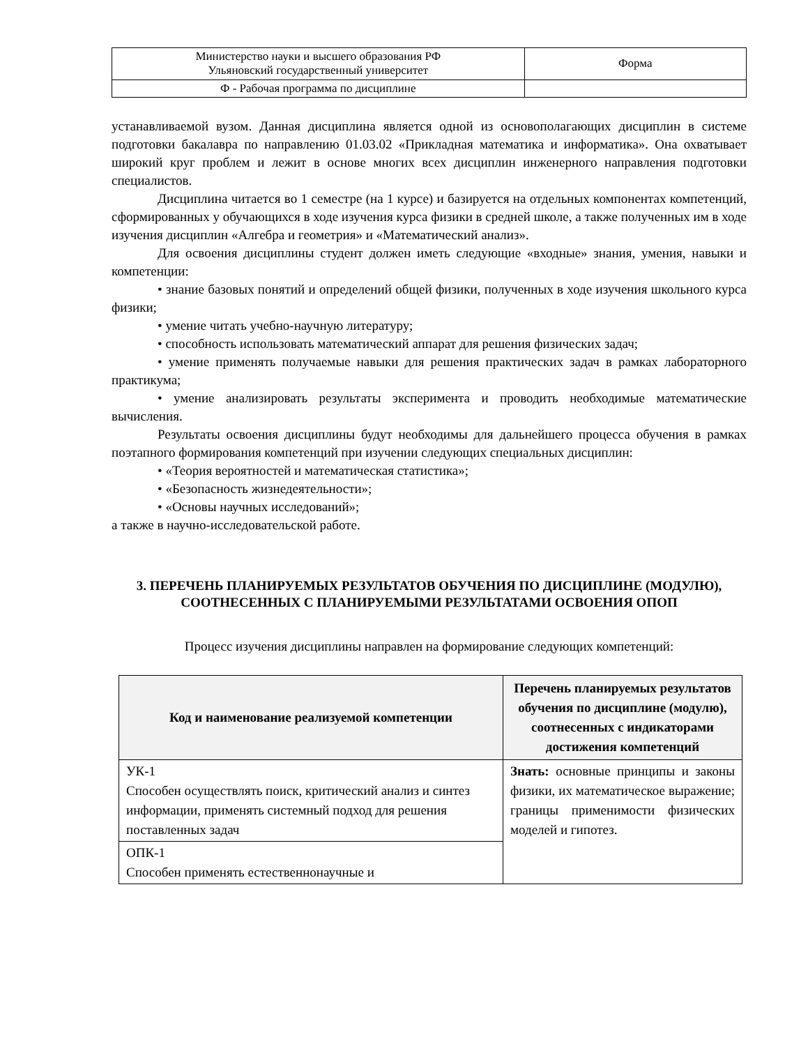| Министерство науки и высшего образования РФ Ульяновский государственный университет | Форма |
| Ф - Рабочая программа по дисциплине | |
устанавливаемой вузом. Данная дисциплина является одной из основополагающих дисциплин в системе подготовки бакалавра по направлению 01.03.02 «Прикладная математика и информатика». Она охватывает широкий круг проблем и лежит в основе многих всех дисциплин инженерного направления подготовки специалистов.
Дисциплина читается во 1 семестре (на 1 курсе) и базируется на отдельных компонентах компетенций, сформированных у обучающихся в ходе изучения курса физики в средней школе, а также полученных им в ходе изучения дисциплин «Алгебра и геометрия» и «Математический анализ».
Для освоения дисциплины студент должен иметь следующие «входные» знания, умения, навыки и компетенции:
• знание базовых понятий и определений общей физики, полученных в ходе изучения школьного курса физики;
• умение читать учебно-научную литературу;
• способность использовать математический аппарат для решения физических задач;
• умение применять получаемые навыки для решения практических задач в рамках лабораторного практикума;
• умение анализировать результаты эксперимента и проводить необходимые математические вычисления.
Результаты освоения дисциплины будут необходимы для дальнейшего процесса обучения в рамках поэтапного формирования компетенций при изучении следующих специальных дисциплин:
• «Теория вероятностей и математическая статистика»;
• «Безопасность жизнедеятельности»;
• «Основы научных исследований»;
а также в научно-исследовательской работе.
3. ПЕРЕЧЕНЬ ПЛАНИРУЕМЫХ РЕЗУЛЬТАТОВ ОБУЧЕНИЯ ПО ДИСЦИПЛИНЕ (МОДУЛЮ), СООТНЕСЕННЫХ С ПЛАНИРУЕМЫМИ РЕЗУЛЬТАТАМИ ОСВОЕНИЯ ОПОП
Процесс изучения дисциплины направлен на формирование следующих компетенций:
| Код и наименование реализуемой компетенции | Перечень планируемых результатов обучения по дисциплине (модулю), соотнесенных с индикаторами достижения компетенций |
| --- | --- |
| УК-1 Способен осуществлять поиск, критический анализ и синтез информации, применять системный подход для решения поставленных задач | Знать: основные принципы и законы физики, их математическое выражение; границы применимости физических моделей и гипотез. |
| ОПК-1 Способен применять естественнонаучные и | |